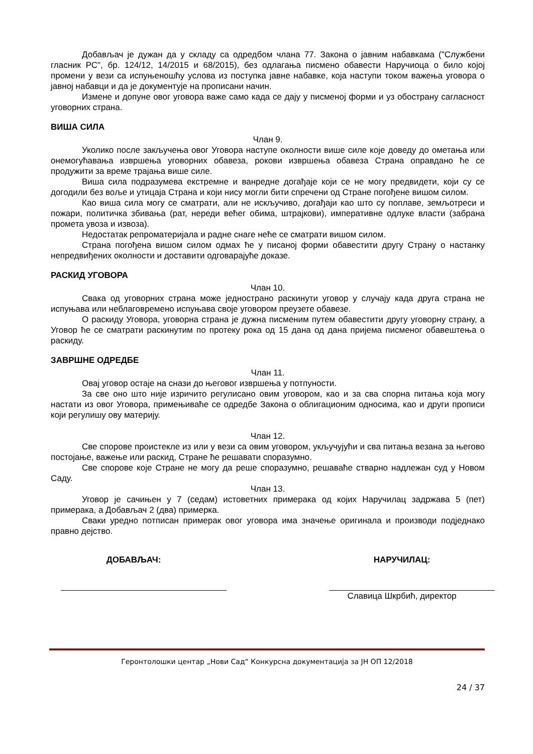Добављач је дужан да у складу са одредбом члана 77. Закона о јавним набавкама ("Службени гласник РС", бр. 124/12, 14/2015 и 68/2015), без одлагања писмено обавести Наручиоца о било којој промени у вези са испуњеношћу услова из поступка јавне набавке, која наступи током важења уговора о јавној набавци и да је документује на прописани начин.
Измене и допуне овог уговора важе само када се дају у писменој форми и уз обострану сагласност уговорних страна.
ВИША СИЛА
Члан 9.
Уколико после закључења овог Уговора наступе околности више силе које доведу до ометања или онемогућавања извршења уговорних обавеза, рокови извршења обавеза Страна оправдано ће се продужити за време трајања више силе.
Виша сила подразумева екстремне и ванредне догађаје који се не могу предвидети, који су се догодили без воље и утицаја Страна и који нису могли бити спречени од Стране погођене вишом силом.
Као виша сила могу се сматрати, али не искључиво, догађаји као што су поплаве, земљотреси и пожари, политичка збивања (рат, нереди већег обима, штрајкови), императивне одлуке власти (забрана промета увоза и извоза).
Недостатак репроматеријала и радне снаге неће се сматрати вишом силом.
Страна погођена вишом силом одмах ће у писаној форми обавестити другу Страну о настанку непредвиђених околности и доставити одговарајуће доказе.
РАСКИД УГОВОРА
Члан 10.
Свака од уговорних страна може једнострано раскинути уговор у случају када друга страна не испуњава или неблаговремено испуњава своје уговором преузете обавезе.
О раскиду Уговора, уговорна страна је дужна писменим путем обавестити другу уговорну страну, а Уговор ће се сматрати раскинутим по протеку рока од 15 дана од дана пријема писменог обавештења о раскиду.
ЗАВРШНЕ ОДРЕДБЕ
Члан 11.
Овај уговор остаје на снази до његовог извршења у потпуности.
За све оно што није изричито регулисано овим уговором, као и за сва спорна питања која могу настати из овог Уговора, примењиваће се одредбе Закона о облигационим односима, као и други прописи који регулишу ову материју.
Члан 12.
Све спорове проистекле из или у вези са овим уговором, укључујући и сва питања везана за његово постојање, важење или раскид, Стране ће решавати споразумно.
Све спорове које Стране не могу да реше споразумно, решаваће стварно надлежан суд у Новом Саду.
Члан 13.
Уговор је сачињен у 7 (седам) истоветних примерака од којих Наручилац задржава 5 (пет) примерака, а Добављач 2 (два) примерка.
Сваки уредно потписан примерак овог уговора има значење оригинала и производи подједнако правно дејство.
ДОБАВЉАЧ: НАРУЧИЛАЦ:
Славица Шкрбић, директор
Геронтолошки центар „Нови Сад“ Конкурсна документација за ЈН ОП 12/2018
24 / 37